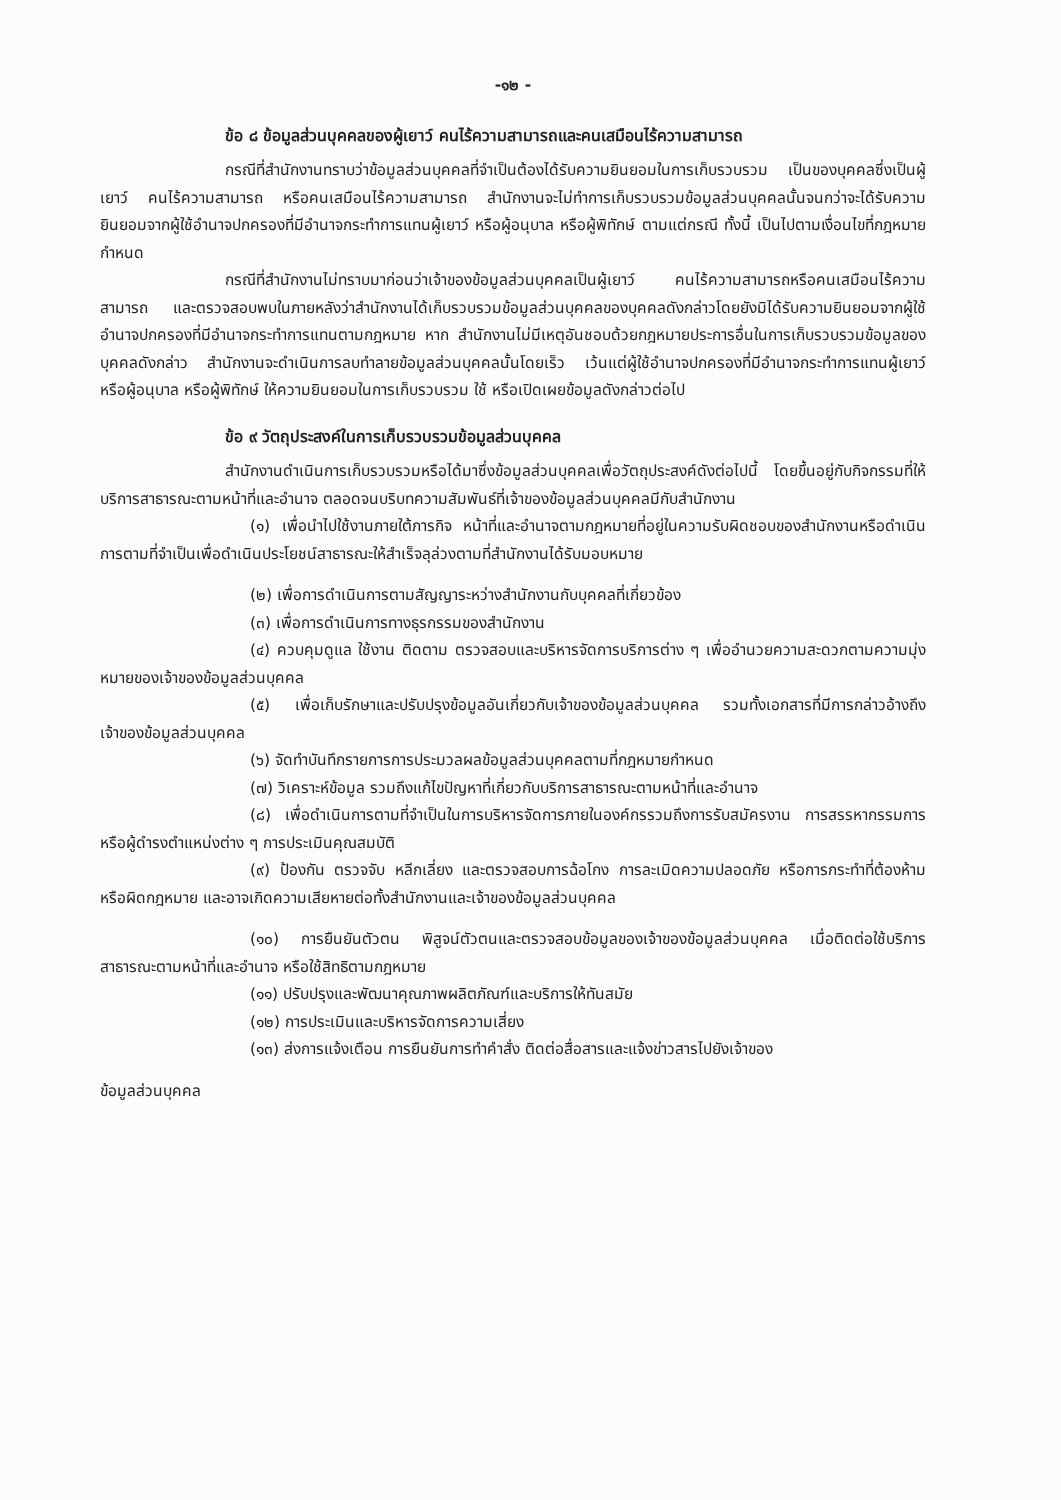-๑๒ -
ข้อ ๘ ข้อมูลส่วนบุคคลของผู้เยาว์ คนไร้ความสามารถและคนเสมือนไร้ความสามารถ
กรณีที่สำนักงานทราบว่าข้อมูลส่วนบุคคลที่จำเป็นต้องได้รับความยินยอมในการเก็บรวบรวม เป็นของบุคคลซึ่งเป็นผู้เยาว์ คนไร้ความสามารถ หรือคนเสมือนไร้ความสามารถ สำนักงานจะไม่ทำการเก็บรวบรวมข้อมูลส่วนบุคคลนั้นจนกว่าจะได้รับความยินยอมจากผู้ใช้อำนาจปกครองที่มีอำนาจกระทำการแทนผู้เยาว์ หรือผู้อนุบาล หรือผู้พิทักษ์ ตามแต่กรณี ทั้งนี้ เป็นไปตามเงื่อนไขที่กฎหมายกำหนด
กรณีที่สำนักงานไม่ทราบมาก่อนว่าเจ้าของข้อมูลส่วนบุคคลเป็นผู้เยาว์ คนไร้ความสามารถหรือคนเสมือนไร้ความสามารถ และตรวจสอบพบในภายหลังว่าสำนักงานได้เก็บรวบรวมข้อมูลส่วนบุคคลของบุคคลดังกล่าวโดยยังมิได้รับความยินยอมจากผู้ใช้อำนาจปกครองที่มีอำนาจกระทำการแทนตามกฎหมาย หาก สำนักงานไม่มีเหตุอันชอบด้วยกฎหมายประการอื่นในการเก็บรวบรวมข้อมูลของบุคคลดังกล่าว สำนักงานจะดำเนินการลบทำลายข้อมูลส่วนบุคคลนั้นโดยเร็ว เว้นแต่ผู้ใช้อำนาจปกครองที่มีอำนาจกระทำการแทนผู้เยาว์ หรือผู้อนุบาล หรือผู้พิทักษ์ ให้ความยินยอมในการเก็บรวบรวม ใช้ หรือเปิดเผยข้อมูลดังกล่าวต่อไป
ข้อ ๙ วัตถุประสงค์ในการเก็บรวบรวมข้อมูลส่วนบุคคล
สำนักงานดำเนินการเก็บรวบรวมหรือได้มาซึ่งข้อมูลส่วนบุคคลเพื่อวัตถุประสงค์ดังต่อไปนี้ โดยขึ้นอยู่กับกิจกรรมที่ให้บริการสาธารณะตามหน้าที่และอำนาจ ตลอดจนบริบทความสัมพันธ์ที่เจ้าของข้อมูลส่วนบุคคลมีกับสำนักงาน
(๑) เพื่อนำไปใช้งานภายใต้ภารกิจ หน้าที่และอำนาจตามกฎหมายที่อยู่ในความรับผิดชอบของสำนักงานหรือดำเนินการตามที่จำเป็นเพื่อดำเนินประโยชน์สาธารณะให้สำเร็จลุล่วงตามที่สำนักงานได้รับมอบหมาย
(๒) เพื่อการดำเนินการตามสัญญาระหว่างสำนักงานกับบุคคลที่เกี่ยวข้อง
(๓) เพื่อการดำเนินการทางธุรกรรมของสำนักงาน
(๔) ควบคุมดูแล ใช้งาน ติดตาม ตรวจสอบและบริหารจัดการบริการต่าง ๆ เพื่ออำนวยความสะดวกตามความมุ่งหมายของเจ้าของข้อมูลส่วนบุคคล
(๕) เพื่อเก็บรักษาและปรับปรุงข้อมูลอันเกี่ยวกับเจ้าของข้อมูลส่วนบุคคล รวมทั้งเอกสารที่มีการกล่าวอ้างถึงเจ้าของข้อมูลส่วนบุคคล
(๖) จัดทำบันทึกรายการการประมวลผลข้อมูลส่วนบุคคลตามที่กฎหมายกำหนด
(๗) วิเคราะห์ข้อมูล รวมถึงแก้ไขปัญหาที่เกี่ยวกับบริการสาธารณะตามหน้าที่และอำนาจ
(๘) เพื่อดำเนินการตามที่จำเป็นในการบริหารจัดการภายในองค์กรรวมถึงการรับสมัครงาน การสรรหากรรมการหรือผู้ดำรงตำแหน่งต่าง ๆ การประเมินคุณสมบัติ
(๙) ป้องกัน ตรวจจับ หลีกเลี่ยง และตรวจสอบการฉ้อโกง การละเมิดความปลอดภัย หรือการกระทำที่ต้องห้าม หรือผิดกฎหมาย และอาจเกิดความเสียหายต่อทั้งสำนักงานและเจ้าของข้อมูลส่วนบุคคล
(๑๐) การยืนยันตัวตน พิสูจน์ตัวตนและตรวจสอบข้อมูลของเจ้าของข้อมูลส่วนบุคคล เมื่อติดต่อใช้บริการสาธารณะตามหน้าที่และอำนาจ หรือใช้สิทธิตามกฎหมาย
(๑๑) ปรับปรุงและพัฒนาคุณภาพผลิตภัณฑ์และบริการให้ทันสมัย
(๑๒) การประเมินและบริหารจัดการความเสี่ยง
(๑๓) ส่งการแจ้งเตือน การยืนยันการทำคำสั่ง ติดต่อสื่อสารและแจ้งข่าวสารไปยังเจ้าของ
ข้อมูลส่วนบุคคล